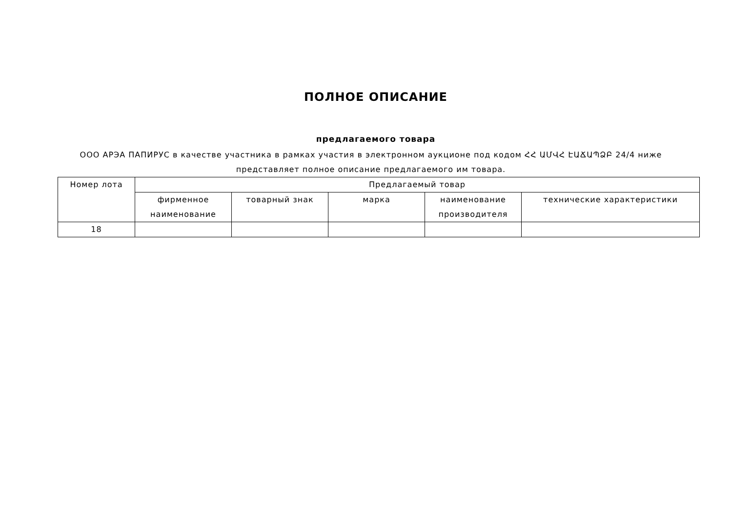ПОЛНОЕ ОПИСАНИЕ
предлагаемого товара
ООО АРЭА ПАПИРУС в качестве участника в рамках участия в электронном аукционе под кодом ՀՀ ԱՄՎՀ ԷԱՃԱՊՁԲ 24/4 ниже представляет полное описание предлагаемого им товара.
| Номер лота | Предлагаемый товар | | | | |
| --- | --- | --- | --- | --- | --- |
| | фирменное наименование | товарный знак | марка | наименование производителя | технические характеристики |
| 18 | | | | | |